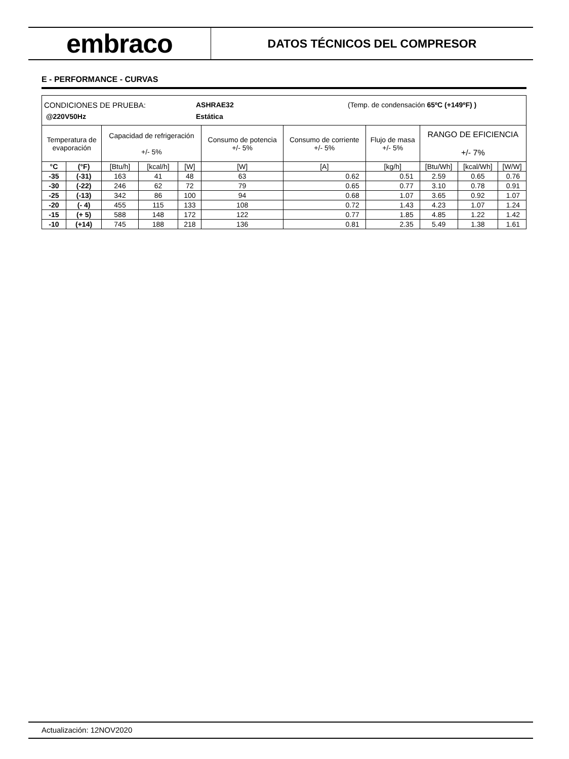embraco
DATOS TÉCNICOS DEL COMPRESOR
E - PERFORMANCE - CURVAS
| CONDICIONES DE PRUEBA: ASHRAE32 (Temp. de condensación 65ºC (+149ºF) ) @220V50Hz Estática | | | | | | | | | | |
| Temperatura de evaporación | | Capacidad de refrigeración +/- 5% | | | Consumo de potencia +/- 5% | Consumo de corriente +/- 5% | Flujo de masa +/- 5% | RANGO DE EFICIENCIA +/- 7% | | |
| °C | (°F) | [Btu/h] | [kcal/h] | [W] | [W] | [A] | [kg/h] | [Btu/Wh] | [kcal/Wh] | [W/W] |
| -35 | (-31) | 163 | 41 | 48 | 63 | 0.62 | 0.51 | 2.59 | 0.65 | 0.76 |
| -30 | (-22) | 246 | 62 | 72 | 79 | 0.65 | 0.77 | 3.10 | 0.78 | 0.91 |
| -25 | (-13) | 342 | 86 | 100 | 94 | 0.68 | 1.07 | 3.65 | 0.92 | 1.07 |
| -20 | (- 4) | 455 | 115 | 133 | 108 | 0.72 | 1.43 | 4.23 | 1.07 | 1.24 |
| -15 | (+ 5) | 588 | 148 | 172 | 122 | 0.77 | 1.85 | 4.85 | 1.22 | 1.42 |
| -10 | (+14) | 745 | 188 | 218 | 136 | 0.81 | 2.35 | 5.49 | 1.38 | 1.61 |
Actualización: 12NOV2020